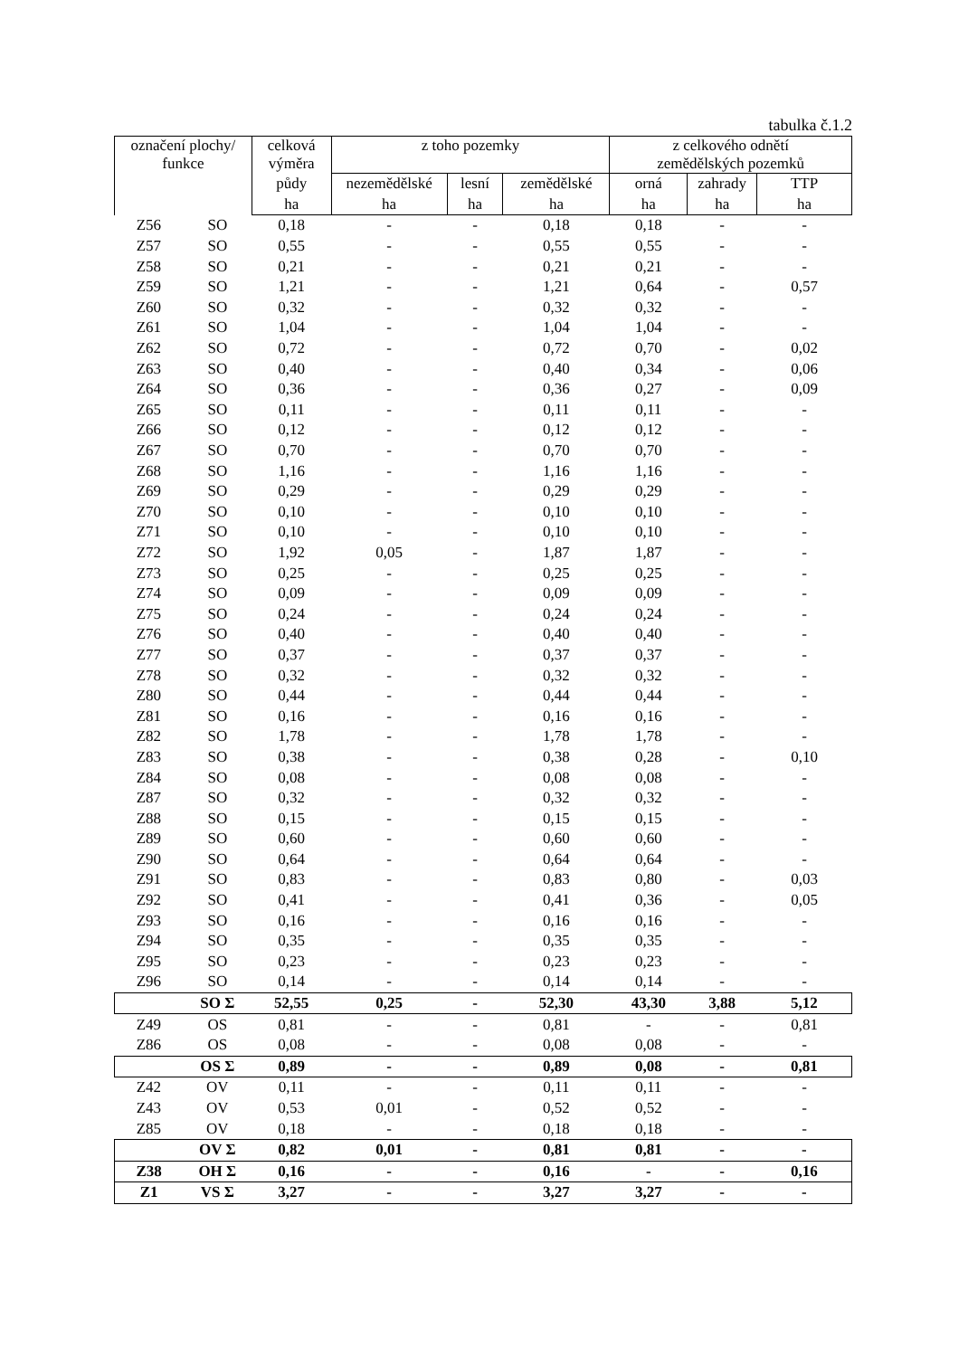tabulka č.1.2
| označení plochy/ funkce | | celková výměra | z toho pozemky | | | z celkového odnětí zemědělských pozemků | | |
| --- | --- | --- | --- | --- | --- | --- | --- | --- |
| | | půdy | nezemědělské | lesní | zemědělské | orná | zahrady | TTP |
| | | ha | ha | ha | ha | ha | ha | ha |
| Z56 | SO | 0,18 | - | - | 0,18 | 0,18 | - | - |
| Z57 | SO | 0,55 | - | - | 0,55 | 0,55 | - | - |
| Z58 | SO | 0,21 | - | - | 0,21 | 0,21 | - | - |
| Z59 | SO | 1,21 | - | - | 1,21 | 0,64 | - | 0,57 |
| Z60 | SO | 0,32 | - | - | 0,32 | 0,32 | - | - |
| Z61 | SO | 1,04 | - | - | 1,04 | 1,04 | - | - |
| Z62 | SO | 0,72 | - | - | 0,72 | 0,70 | - | 0,02 |
| Z63 | SO | 0,40 | - | - | 0,40 | 0,34 | - | 0,06 |
| Z64 | SO | 0,36 | - | - | 0,36 | 0,27 | - | 0,09 |
| Z65 | SO | 0,11 | - | - | 0,11 | 0,11 | - | - |
| Z66 | SO | 0,12 | - | - | 0,12 | 0,12 | - | - |
| Z67 | SO | 0,70 | - | - | 0,70 | 0,70 | - | - |
| Z68 | SO | 1,16 | - | - | 1,16 | 1,16 | - | - |
| Z69 | SO | 0,29 | - | - | 0,29 | 0,29 | - | - |
| Z70 | SO | 0,10 | - | - | 0,10 | 0,10 | - | - |
| Z71 | SO | 0,10 | - | - | 0,10 | 0,10 | - | - |
| Z72 | SO | 1,92 | 0,05 | - | 1,87 | 1,87 | - | - |
| Z73 | SO | 0,25 | - | - | 0,25 | 0,25 | - | - |
| Z74 | SO | 0,09 | - | - | 0,09 | 0,09 | - | - |
| Z75 | SO | 0,24 | - | - | 0,24 | 0,24 | - | - |
| Z76 | SO | 0,40 | - | - | 0,40 | 0,40 | - | - |
| Z77 | SO | 0,37 | - | - | 0,37 | 0,37 | - | - |
| Z78 | SO | 0,32 | - | - | 0,32 | 0,32 | - | - |
| Z80 | SO | 0,44 | - | - | 0,44 | 0,44 | - | - |
| Z81 | SO | 0,16 | - | - | 0,16 | 0,16 | - | - |
| Z82 | SO | 1,78 | - | - | 1,78 | 1,78 | - | - |
| Z83 | SO | 0,38 | - | - | 0,38 | 0,28 | - | 0,10 |
| Z84 | SO | 0,08 | - | - | 0,08 | 0,08 | - | - |
| Z87 | SO | 0,32 | - | - | 0,32 | 0,32 | - | - |
| Z88 | SO | 0,15 | - | - | 0,15 | 0,15 | - | - |
| Z89 | SO | 0,60 | - | - | 0,60 | 0,60 | - | - |
| Z90 | SO | 0,64 | - | - | 0,64 | 0,64 | - | - |
| Z91 | SO | 0,83 | - | - | 0,83 | 0,80 | - | 0,03 |
| Z92 | SO | 0,41 | - | - | 0,41 | 0,36 | - | 0,05 |
| Z93 | SO | 0,16 | - | - | 0,16 | 0,16 | - | - |
| Z94 | SO | 0,35 | - | - | 0,35 | 0,35 | - | - |
| Z95 | SO | 0,23 | - | - | 0,23 | 0,23 | - | - |
| Z96 | SO | 0,14 | - | - | 0,14 | 0,14 | - | - |
| | SO Σ | 52,55 | 0,25 | - | 52,30 | 43,30 | 3,88 | 5,12 |
| Z49 | OS | 0,81 | - | - | 0,81 | - | - | 0,81 |
| Z86 | OS | 0,08 | - | - | 0,08 | 0,08 | - | - |
| | OS Σ | 0,89 | - | - | 0,89 | 0,08 | - | 0,81 |
| Z42 | OV | 0,11 | - | - | 0,11 | 0,11 | - | - |
| Z43 | OV | 0,53 | 0,01 | - | 0,52 | 0,52 | - | - |
| Z85 | OV | 0,18 | - | - | 0,18 | 0,18 | - | - |
| | OV Σ | 0,82 | 0,01 | - | 0,81 | 0,81 | - | - |
| Z38 | OH Σ | 0,16 | - | - | 0,16 | - | - | 0,16 |
| Z1 | VS Σ | 3,27 | - | - | 3,27 | 3,27 | - | - |